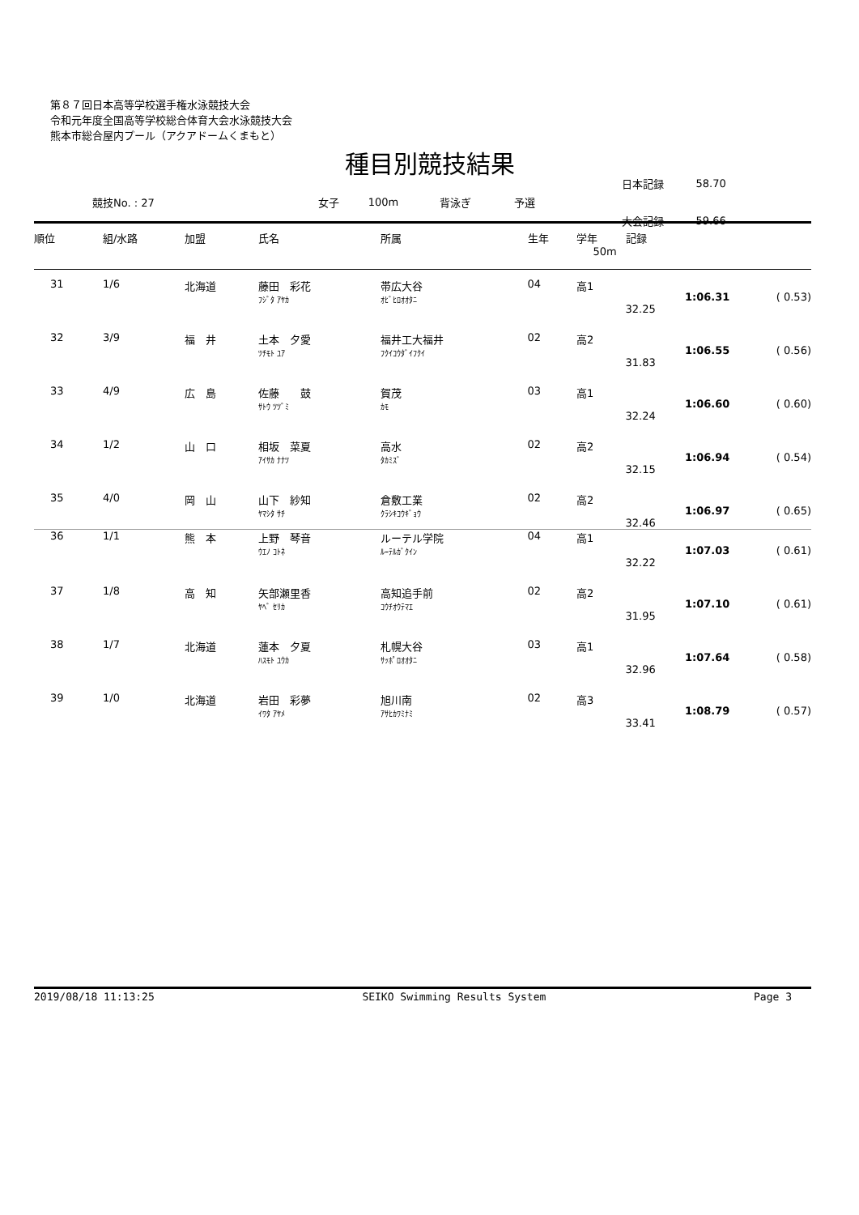第８７回日本高等学校選手権水泳競技大会
令和元年度全国高等学校総合体育大会水泳競技大会
熊本市総合屋内プール（アクアドームくまもと）
種目別競技結果
| | | | | | | 日本記録 | 58.70 |
| 競技No. : 27 | 女子 | 100m | 背泳ぎ | 予選 | | | |
| | | | | | | 大会記録 | 59.66 |
| 順位 | 組/水路 | 加盟 | 氏名 | 所属 | 生年 | 学年 | 記録 50m | |
| --- | --- | --- | --- | --- | --- | --- | --- | --- |
| 31 | 1/6 | 北海道 | 藤田 彩花 ﾌｼﾞﾀ ｱﾔｶ | 帯広大谷 ｵﾋﾞﾋﾛｵｵﾀﾆ | 04 | 高1 | 1:06.31 32.25 | ( 0.53) |
| 32 | 3/9 | 福 井 | 土本 夕愛 ﾂﾁﾓﾄ ﾕｱ | 福井工大福井 ﾌｸｲｺｳﾀﾞｲﾌｸｲ | 02 | 高2 | 1:06.55 31.83 | ( 0.56) |
| 33 | 4/9 | 広 島 | 佐藤 鼓 ｻﾄｳ ﾂﾂﾞﾐ | 賀茂 ｶﾓ | 03 | 高1 | 1:06.60 32.24 | ( 0.60) |
| 34 | 1/2 | 山 口 | 相坂 菜夏 ｱｲｻｶ ﾅﾅﾂ | 高水 ﾀｶﾐｽﾞ | 02 | 高2 | 1:06.94 32.15 | ( 0.54) |
| 35 | 4/0 | 岡 山 | 山下 紗知 ﾔﾏｼﾀ ｻﾁ | 倉敷工業 ｸﾗｼｷｺｳｷﾞｮｳ | 02 | 高2 | 1:06.97 32.46 | ( 0.65) |
| 36 | 1/1 | 熊 本 | 上野 琴音 ｳｴﾉ ｺﾄﾈ | ルーテル学院 ﾙｰﾃﾙｶﾞｸｲﾝ | 04 | 高1 | 1:07.03 32.22 | ( 0.61) |
| 37 | 1/8 | 高 知 | 矢部瀬里香 ﾔﾍﾞ ｾﾘｶ | 高知追手前 ｺｳﾁｵｳﾃﾏｴ | 02 | 高2 | 1:07.10 31.95 | ( 0.61) |
| 38 | 1/7 | 北海道 | 蓮本 夕夏 ﾊｽﾓﾄ ﾕｳｶ | 札幌大谷 ｻｯﾎﾟﾛｵｵﾀﾆ | 03 | 高1 | 1:07.64 32.96 | ( 0.58) |
| 39 | 1/0 | 北海道 | 岩田 彩夢 ｲﾜﾀ ｱﾔﾒ | 旭川南 ｱｻﾋｶﾜﾐﾅﾐ | 02 | 高3 | 1:08.79 33.41 | ( 0.57) |
2019/08/18 11:13:25 SEIKO Swimming Results System Page 3